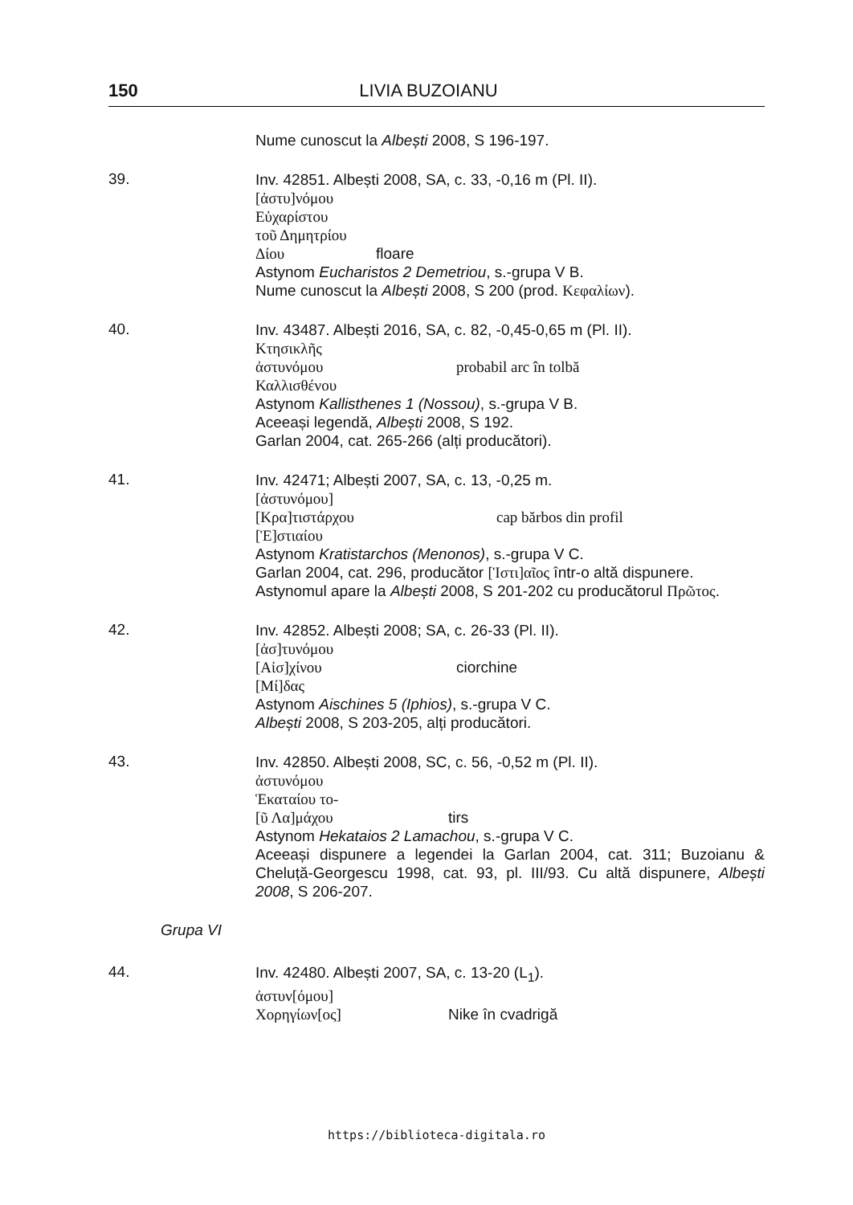150 LIVIA BUZOIANU
Nume cunoscut la Albești 2008, S 196-197.
39.
Inv. 42851. Albești 2008, SA, c. 33, -0,16 m (Pl. II).
[ἀστυ]νόμου
Εὐχαρίστου
τοῦ Δημητρίου
Δίου floare
Astynom Eucharistos 2 Demetriou, s.-grupa V B.
Nume cunoscut la Albești 2008, S 200 (prod. Κεφαλίων).
40.
Inv. 43487. Albești 2016, SA, c. 82, -0,45-0,65 m (Pl. II).
Κτησικλῆς
ἀστυνόμου probabil arc în tolbă
Καλλισθένου
Astynom Kallisthenes 1 (Nossou), s.-grupa V B.
Aceeași legendă, Albești 2008, S 192.
Garlan 2004, cat. 265-266 (alți producători).
41.
Inv. 42471; Albești 2007, SA, c. 13, -0,25 m.
[ἀστυνόμου]
[Κρα]τιστάρχου cap bărbos din profil
[Ἑ]στιαίου
Astynom Kratistarchos (Menonos), s.-grupa V C.
Garlan 2004, cat. 296, producător [Ἱστι]αῖος într-o altă dispunere.
Astynomul apare la Albești 2008, S 201-202 cu producătorul Πρῶτος.
42.
Inv. 42852. Albești 2008; SA, c. 26-33 (Pl. II).
[ἀσ]τυνόμου
[Αἰσ]χίνου ciorchine
[Μί]δας
Astynom Aischines 5 (Iphios), s.-grupa V C.
Albești 2008, S 203-205, alți producători.
43.
Inv. 42850. Albești 2008, SC, c. 56, -0,52 m (Pl. II).
ἀστυνόμου
Ἑκαταίου το-
[ῦ Λα]μάχου tirs
Astynom Hekataios 2 Lamachou, s.-grupa V C.
Aceeași dispunere a legendei la Garlan 2004, cat. 311; Buzoianu & Cheluță-Georgescu 1998, cat. 93, pl. III/93. Cu altă dispunere, Albești 2008, S 206-207.
Grupa VI
44.
Inv. 42480. Albești 2007, SA, c. 13-20 (L<sub>1</sub>).
ἀστυν[όμου]
Χορηγίων[ος] Nike în cvadrigă
https://biblioteca-digitala.ro